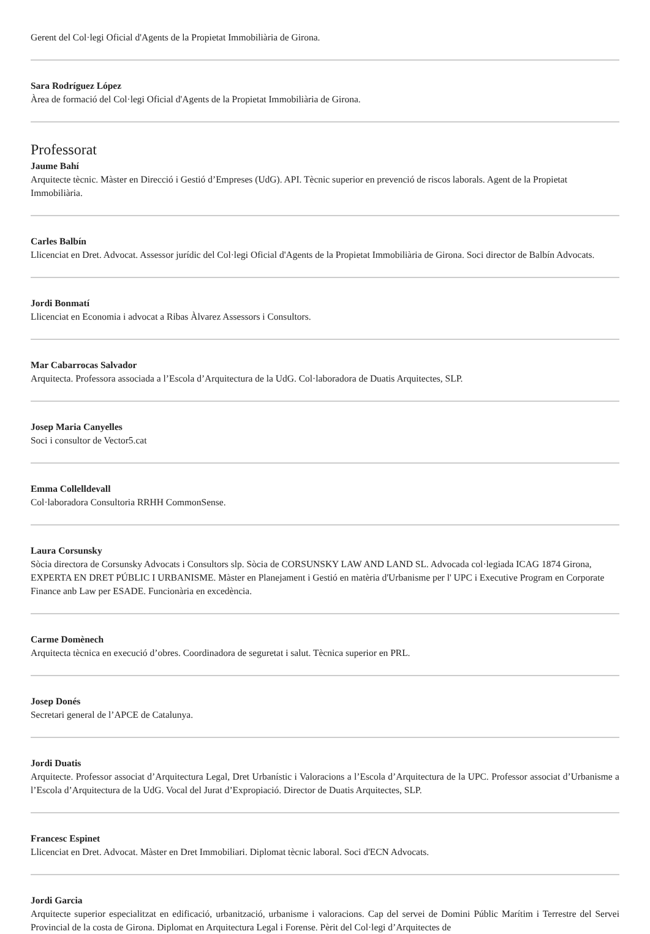Gerent del Col·legi Oficial d'Agents de la Propietat Immobiliària de Girona.
Sara Rodríguez López
Àrea de formació del Col·legi Oficial d'Agents de la Propietat Immobiliària de Girona.
Professorat
Jaume Bahí
Arquitecte tècnic. Màster en Direcció i Gestió d’Empreses (UdG). API. Tècnic superior en prevenció de riscos laborals. Agent de la Propietat Immobiliària.
Carles Balbín
Llicenciat en Dret. Advocat. Assessor jurídic del Col·legi Oficial d'Agents de la Propietat Immobiliària de Girona. Soci director de Balbín Advocats.
Jordi Bonmatí
Llicenciat en Economia i advocat a Ribas Àlvarez Assessors i Consultors.
Mar Cabarrocas Salvador
Arquitecta. Professora associada a l’Escola d’Arquitectura de la UdG. Col·laboradora de Duatis Arquitectes, SLP.
Josep Maria Canyelles
Soci i consultor de Vector5.cat
Emma Collelldevall
Col·laboradora Consultoria RRHH CommonSense.
Laura Corsunsky
Sòcia directora de Corsunsky Advocats i Consultors slp. Sòcia de CORSUNSKY LAW AND LAND SL. Advocada col·legiada ICAG 1874 Girona, EXPERTA EN DRET PÚBLIC I URBANISME. Màster en Planejament i Gestió en matèria d'Urbanisme per l' UPC i Executive Program en Corporate Finance anb Law per ESADE. Funcionària en excedència.
Carme Domènech
Arquitecta tècnica en execució d’obres. Coordinadora de seguretat i salut. Tècnica superior en PRL.
Josep Donés
Secretari general de l’APCE de Catalunya.
Jordi Duatis
Arquitecte. Professor associat d’Arquitectura Legal, Dret Urbanístic i Valoracions a l’Escola d’Arquitectura de la UPC. Professor associat d’Urbanisme a l’Escola d’Arquitectura de la UdG. Vocal del Jurat d’Expropiació. Director de Duatis Arquitectes, SLP.
Francesc Espinet
Llicenciat en Dret. Advocat. Màster en Dret Immobiliari. Diplomat tècnic laboral. Soci d'ECN Advocats.
Jordi Garcia
Arquitecte superior especialitzat en edificació, urbanització, urbanisme i valoracions. Cap del servei de Domini Públic Marítim i Terrestre del Servei Provincial de la costa de Girona. Diplomat en Arquitectura Legal i Forense. Pèrit del Col·legi d’Arquitectes de